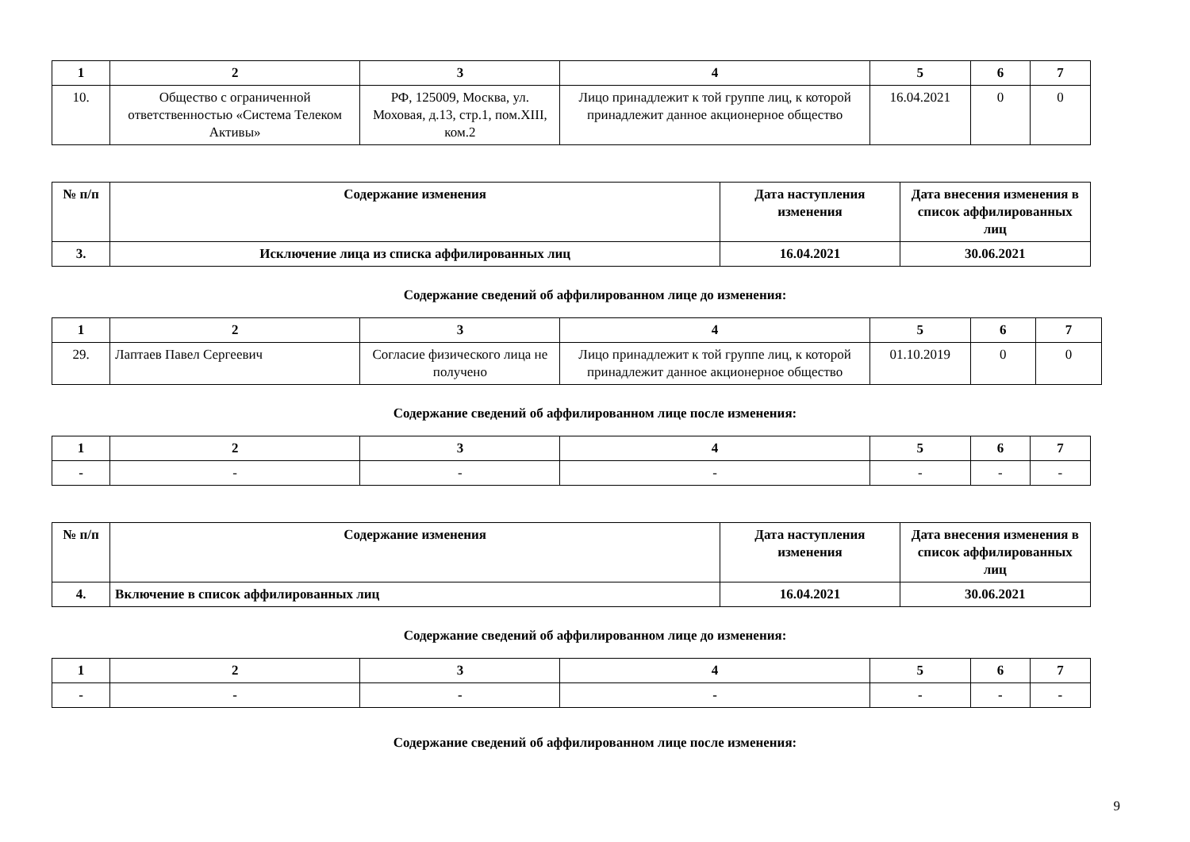| 1 | 2 | 3 | 4 | 5 | 6 | 7 |
| --- | --- | --- | --- | --- | --- | --- |
| 10. | Общество с ограниченной ответственностью «Система Телеком Активы» | РФ, 125009, Москва, ул. Моховая, д.13, стр.1, пом.XIII, ком.2 | Лицо принадлежит к той группе лиц, к которой принадлежит данное акционерное общество | 16.04.2021 | 0 | 0 |
| № п/п | Содержание изменения | Дата наступления изменения | Дата внесения изменения в список аффилированных лиц |
| --- | --- | --- | --- |
| 3. | Исключение лица из списка аффилированных лиц | 16.04.2021 | 30.06.2021 |
Содержание сведений об аффилированном лице до изменения:
| 1 | 2 | 3 | 4 | 5 | 6 | 7 |
| --- | --- | --- | --- | --- | --- | --- |
| 29. | Лаптаев Павел Сергеевич | Согласие физического лица не получено | Лицо принадлежит к той группе лиц, к которой принадлежит данное акционерное общество | 01.10.2019 | 0 | 0 |
Содержание сведений об аффилированном лице после изменения:
| 1 | 2 | 3 | 4 | 5 | 6 | 7 |
| --- | --- | --- | --- | --- | --- | --- |
| - | - | - | - | - | - | - |
| № п/п | Содержание изменения | Дата наступления изменения | Дата внесения изменения в список аффилированных лиц |
| --- | --- | --- | --- |
| 4. | Включение в список аффилированных лиц | 16.04.2021 | 30.06.2021 |
Содержание сведений об аффилированном лице до изменения:
| 1 | 2 | 3 | 4 | 5 | 6 | 7 |
| --- | --- | --- | --- | --- | --- | --- |
| - | - | - | - | - | - | - |
Содержание сведений об аффилированном лице после изменения:
9